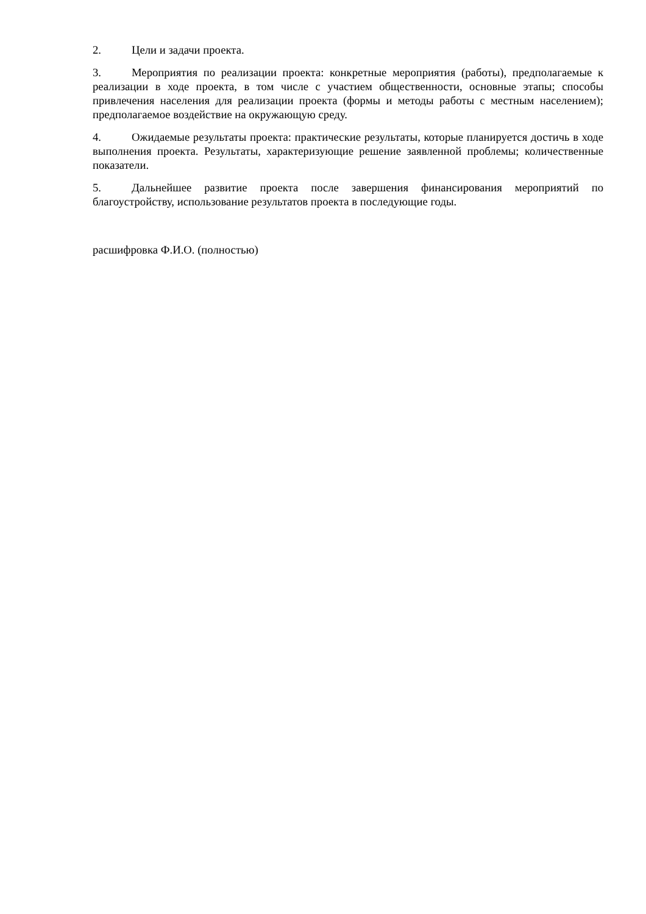2. Цели и задачи проекта.
3. Мероприятия по реализации проекта: конкретные мероприятия (работы), предполагаемые к реализации в ходе проекта, в том числе с участием общественности, основные этапы; способы привлечения населения для реализации проекта (формы и методы работы с местным населением); предполагаемое воздействие на окружающую среду.
4. Ожидаемые результаты проекта: практические результаты, которые планируется достичь в ходе выполнения проекта. Результаты, характеризующие решение заявленной проблемы; количественные показатели.
5. Дальнейшее развитие проекта после завершения финансирования мероприятий по благоустройству, использование результатов проекта в последующие годы.
расшифровка Ф.И.О. (полностью)